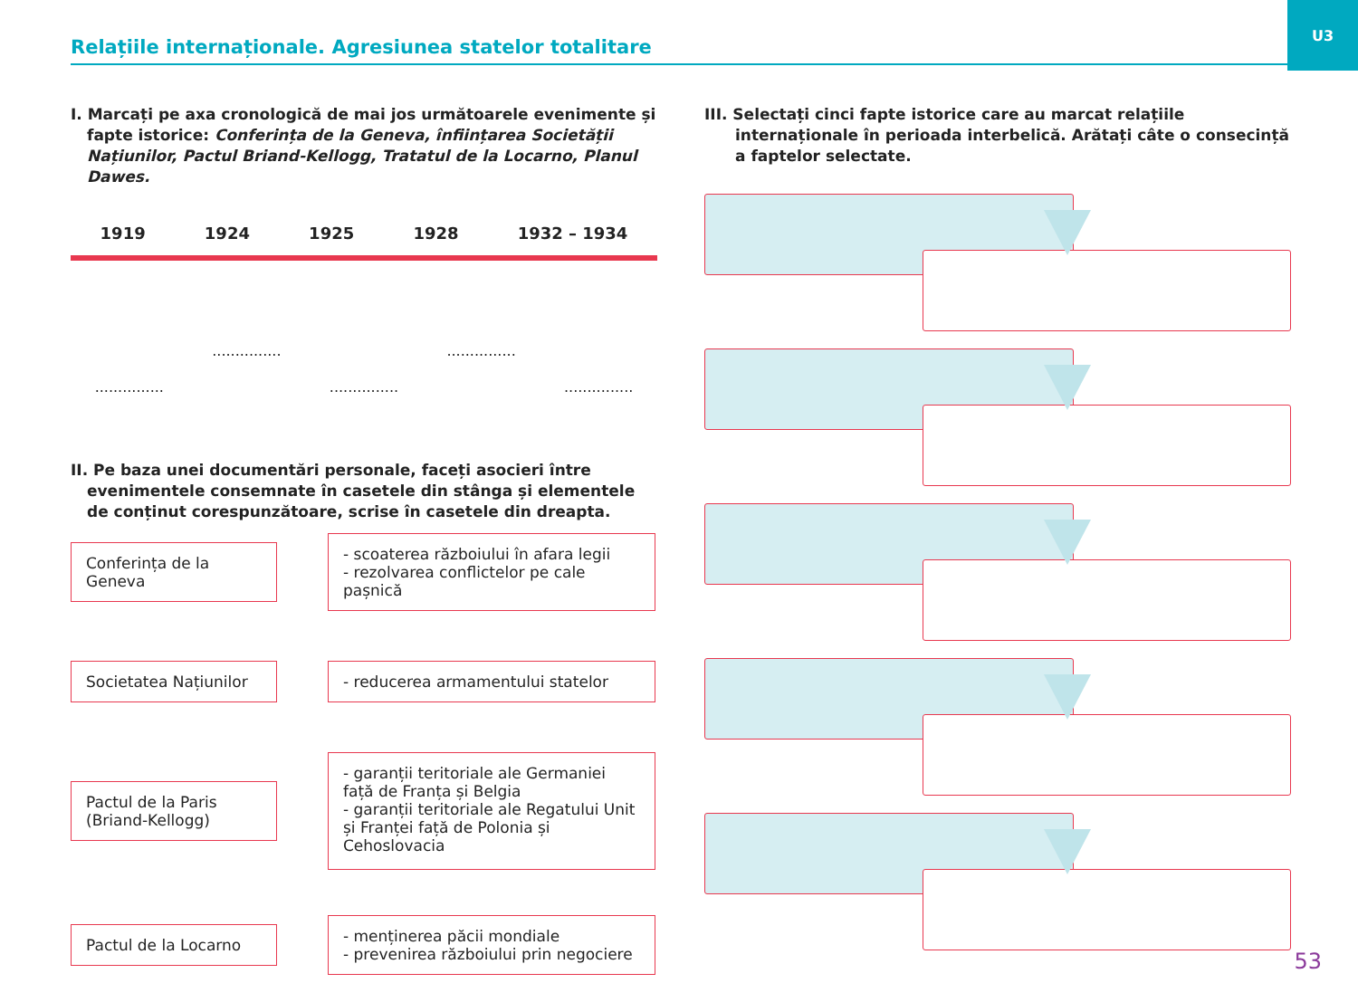Relațiile internaționale. Agresiunea statelor totalitare
U3
I. Marcați pe axa cronologică de mai jos următoarele evenimente și fapte istorice: Conferința de la Geneva, înființarea Societății Națiunilor, Pactul Briand-Kellogg, Tratatul de la Locarno, Planul Dawes.
1919 1924 1925 1928 1932 – 1934
...........................................................................
II. Pe baza unei documentări personale, faceți asocieri între evenimentele consemnate în casetele din stânga și elementele de conținut corespunzătoare, scrise în casetele din dreapta.
Conferința de la Geneva
- scoaterea războiului în afara legii
- rezolvarea conflictelor pe cale pașnică
Societatea Națiunilor - reducerea armamentului statelor
Pactul de la Paris (Briand-Kellogg)
- garanții teritoriale ale Germaniei față de Franța și Belgia
- garanții teritoriale ale Regatului Unit și Franței față de Polonia și Cehoslovacia
Pactul de la Locarno
- menținerea păcii mondiale
- prevenirea războiului prin negociere
III. Selectați cinci fapte istorice care au marcat relațiile internaționale în perioada interbelică. Arătați câte o consecință a faptelor selectate.
53